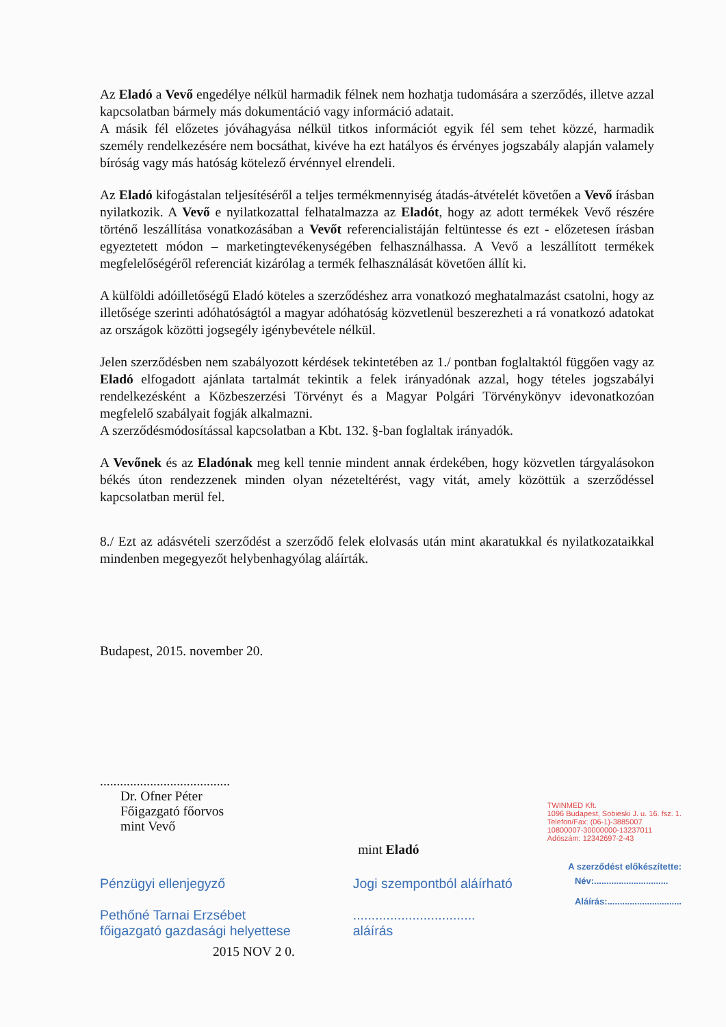Az Eladó a Vevő engedélye nélkül harmadik félnek nem hozhatja tudomására a szerződés, illetve azzal kapcsolatban bármely más dokumentáció vagy információ adatait.
A másik fél előzetes jóváhagyása nélkül titkos információt egyik fél sem tehet közzé, harmadik személy rendelkezésére nem bocsáthat, kivéve ha ezt hatályos és érvényes jogszabály alapján valamely bíróság vagy más hatóság kötelező érvénnyel elrendeli.
Az Eladó kifogástalan teljesítéséről a teljes termékmennyiség átadás-átvételét követően a Vevő írásban nyilatkozik. A Vevő e nyilatkozattal felhatalmazza az Eladót, hogy az adott termékek Vevő részére történő leszállítása vonatkozásában a Vevőt referencialistáján feltüntesse és ezt - előzetesen írásban egyeztetett módon – marketingtevékenységében felhasználhassa. A Vevő a leszállított termékek megfelelőségéről referenciát kizárólag a termék felhasználását követően állít ki.
A külföldi adóilletőségű Eladó köteles a szerződéshez arra vonatkozó meghatalmazást csatolni, hogy az illetősége szerinti adóhatóságtól a magyar adóhatóság közvetlenül beszerezheti a rá vonatkozó adatokat az országok közötti jogsegély igénybevétele nélkül.
Jelen szerződésben nem szabályozott kérdések tekintetében az 1./ pontban foglaltaktól függően vagy az Eladó elfogadott ajánlata tartalmát tekintik a felek irányadónak azzal, hogy tételes jogszabályi rendelkezésként a Közbeszerzési Törvényt és a Magyar Polgári Törvénykönyv idevonatkozóan megfelelő szabályait fogják alkalmazni.
A szerződésmódosítással kapcsolatban a Kbt. 132. §-ban foglaltak irányadók.
A Vevőnek és az Eladónak meg kell tennie mindent annak érdekében, hogy közvetlen tárgyalásokon békés úton rendezzenek minden olyan nézeteltérést, vagy vitát, amely közöttük a szerződéssel kapcsolatban merül fel.
8./ Ezt az adásvételi szerződést a szerződő felek elolvasás után mint akaratukkal és nyilatkozataikkal mindenben megegyezőt helybenhagyólag aláírták.
Budapest, 2015. november 20.
.......................................
Dr. Ofner Péter
Főigazgató főorvos
mint Vevő
mint Eladó
TWINMED Kft.
1096 Budapest, Sobieski J. u. 16. fsz. 1.
Telefon/Fax: (06-1)-3885007
10800007-30000000-13237011
Adószám: 12342697-2-43
A szerződést előkészítette:
Pénzügyi ellenjegyző
Pethőné Tarnai Erzsébet
főigazgató gazdasági helyettese
Jogi szempontból aláírható
.................................
aláírás
Név:..............................
Aláírás:..............................
2015 NOV 2 0.